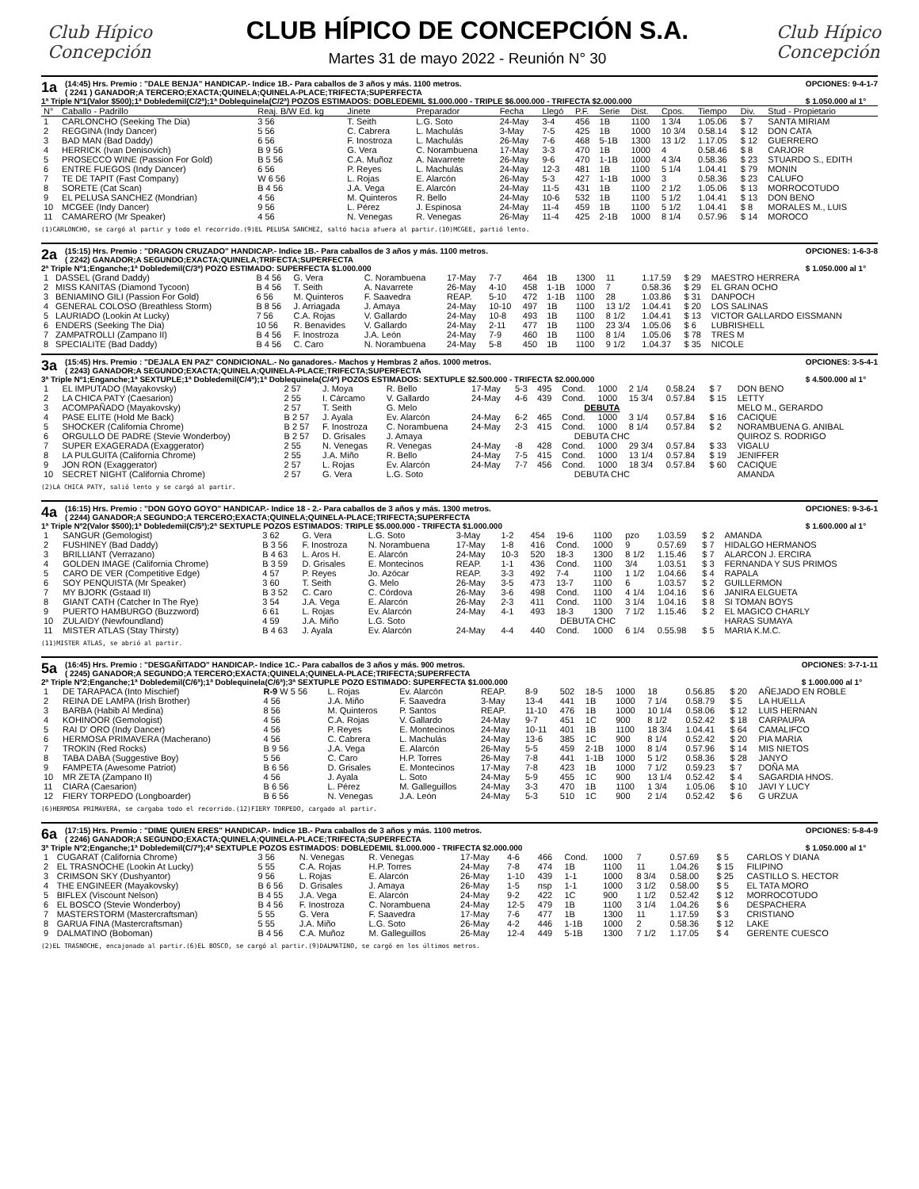Club Hípico Concepción
CLUB HÍPICO DE CONCEPCIÓN S.A.
Martes 31 de mayo 2022 - Reunión N° 30
Club Hípico Concepción
1a (14:45) Hrs. Premio : "DALE BENJA" HANDICAP.- Indice 1B.- Para caballos de 3 años y más. 1100 metros.
( 2241 ) GANADOR;A TERCERO;EXACTA;QUINELA;QUINELA-PLACE;TRIFECTA;SUPERFECTA
1ª Triple Nº1(Valor $500);1ª Dobledemil(C/2ª);1ª Doblequinela(C/2ª) POZOS ESTIMADOS: DOBLEDEMIL $1.000.000 - TRIPLE $6.000.000 - TRIFECTA $2.000.000 OPCIONES: 9-4-1-7
$ 1.050.000 al 1°
| N° | Caballo - Padrillo | Reaj. B/W Ed. kg | Jinete | Preparador | Fecha | Llegó | P.F. | Serie | Dist. | Cpos. | Tiempo | Div. | Stud - Propietario |
| --- | --- | --- | --- | --- | --- | --- | --- | --- | --- | --- | --- | --- | --- |
| 1 | CARLONCHO (Seeking The Dia) | 3 56 | T. Seith | L.G. Soto | 24-May | 3-4 | 456 | 1B | 1100 | 1 3/4 | 1.05.06 | $ 7 | SANTA MIRIAM |
| 2 | REGGINA (Indy Dancer) | 5 56 | C. Cabrera | L. Machulás | 3-May | 7-5 | 425 | 1B | 1000 | 10 3/4 | 0.58.14 | $ 12 | DON CATA |
| 3 | BAD MAN (Bad Daddy) | 6 56 | F. Inostroza | L. Machulás | 26-May | 7-6 | 468 | 5-1B | 1300 | 13 1/2 | 1.17.05 | $ 12 | GUERRERO |
| 4 | HERRICK (Ivan Denisovich) | B 9 56 | G. Vera | C. Norambuena | 17-May | 3-3 | 470 | 1B | 1000 | 4 | 0.58.46 | $ 8 | CARJOR |
| 5 | PROSECCO WINE (Passion For Gold) | B 5 56 | C.A. Muñoz | A. Navarrete | 26-May | 9-6 | 470 | 1-1B | 1000 | 4 3/4 | 0.58.36 | $ 23 | STUARDO S., EDITH |
| 6 | ENTRE FUEGOS (Indy Dancer) | 6 56 | P. Reyes | L. Machulás | 24-May | 12-3 | 481 | 1B | 1100 | 5 1/4 | 1.04.41 | $ 79 | MONIN |
| 7 | TE DE TAPIT (Fast Company) | W 6 56 | L. Rojas | E. Alarcón | 26-May | 5-3 | 427 | 1-1B | 1000 | 3 | 0.58.36 | $ 23 | CALUFO |
| 8 | SORETE (Cat Scan) | B 4 56 | J.A. Vega | E. Alarcón | 24-May | 11-5 | 431 | 1B | 1100 | 2 1/2 | 1.05.06 | $ 13 | MORROCOTUDO |
| 9 | EL PELUSA SANCHEZ (Mondrian) | 4 56 | M. Quinteros | R. Bello | 24-May | 10-6 | 532 | 1B | 1100 | 5 1/2 | 1.04.41 | $ 13 | DON BENO |
| 10 | MCGEE (Indy Dancer) | 9 56 | L. Pérez | J. Espinosa | 24-May | 11-4 | 459 | 1B | 1100 | 5 1/2 | 1.04.41 | $ 8 | MORALES M., LUIS |
| 11 | CAMARERO (Mr Speaker) | 4 56 | N. Venegas | R. Venegas | 26-May | 11-4 | 425 | 2-1B | 1000 | 8 1/4 | 0.57.96 | $ 14 | MOROCO |
(1)CARLONCHO, se cargó al partir y todo el recorrido.(9)EL PELUSA SANCHEZ, saltó hacia afuera al partir.(10)MCGEE, partió lento.
2a (15:15) Hrs. Premio : "DRAGON CRUZADO" HANDICAP.- Indice 1B.- Para caballos de 3 años y más. 1100 metros.
( 2242) GANADOR;A SEGUNDO;EXACTA;QUINELA;TRIFECTA;SUPERFECTA
2ª Triple Nº1;Enganche;1ª Dobledemil(C/3ª) POZO ESTIMADO: SUPERFECTA $1.000.000 OPCIONES: 1-6-3-8
$ 1.050.000 al 1°
| 1 | DASSEL (Grand Daddy) | B 4 56 | G. Vera | C. Norambuena | 17-May | 7-7 | 464 | 1B | 1300 | 11 | 1.17.59 | $ 29 | MAESTRO HERRERA |
| 2 | MISS KANITAS (Diamond Tycoon) | B 4 56 | T. Seith | A. Navarrete | 26-May | 4-10 | 458 | 1-1B | 1000 | 7 | 0.58.36 | $ 29 | EL GRAN OCHO |
| 3 | BENIAMINO GILI (Passion For Gold) | 6 56 | M. Quinteros | F. Saavedra | REAP. | 5-10 | 472 | 1-1B | 1100 | 28 | 1.03.86 | $ 31 | DANPOCH |
| 4 | GENERAL COLOSO (Breathless Storm) | B 8 56 | J. Arriagada | J. Amaya | 24-May | 10-10 | 497 | 1B | 1100 | 13 1/2 | 1.04.41 | $ 20 | LOS SALINAS |
| 5 | LAURIADO (Lookin At Lucky) | 7 56 | C.A. Rojas | V. Gallardo | 24-May | 10-8 | 493 | 1B | 1100 | 8 1/2 | 1.04.41 | $ 13 | VICTOR GALLARDO EISSMANN |
| 6 | ENDERS (Seeking The Dia) | 10 56 | R. Benavides | V. Gallardo | 24-May | 2-11 | 477 | 1B | 1100 | 23 3/4 | 1.05.06 | $ 6 | LUBRISHELL |
| 7 | ZAMPATROLLI (Zampano II) | B 4 56 | F. Inostroza | J.A. León | 24-May | 7-9 | 460 | 1B | 1100 | 8 1/4 | 1.05.06 | $ 78 | TRES M |
| 8 | SPECIALITE (Bad Daddy) | B 4 56 | C. Caro | N. Norambuena | 24-May | 5-8 | 450 | 1B | 1100 | 9 1/2 | 1.04.37 | $ 35 | NICOLE |
3a (15:45) Hrs. Premio : "DEJALA EN PAZ" CONDICIONAL.- No ganadores.- Machos y Hembras 2 años. 1000 metros.
( 2243) GANADOR;A SEGUNDO;EXACTA;QUINELA;QUINELA-PLACE;TRIFECTA;SUPERFECTA
3ª Triple Nº1;Enganche;1ª SEXTUPLE;1ª Dobledemil(C/4ª);1ª Doblequinela(C/4ª) POZOS ESTIMADOS: SEXTUPLE $2.500.000 - TRIFECTA $2.000.000 OPCIONES: 3-5-4-1
$ 4.500.000 al 1°
| 1 | EL IMPUTADO (Mayakovsky) | 2 57 | J. Moya | R. Bello | 17-May | 5-3 | 495 | Cond. | 1000 | 2 1/4 | 0.58.24 | $ 7 | DON BENO |
| 2 | LA CHICA PATY (Caesarion) | 2 55 | I. Cárcamo | V. Gallardo | 24-May | 4-6 | 439 | Cond. | 1000 | 15 3/4 | 0.57.84 | $ 15 | LETTY |
| 3 | ACOMPAÑADO (Mayakovsky) | 2 57 | T. Seith | G. Melo | DEBUTA | | | | | | | | MELO M., GERARDO |
| 4 | PASE ELITE (Hold Me Back) | B 2 57 | J. Ayala | Ev. Alarcón | 24-May | 6-2 | 465 | Cond. | 1000 | 3 1/4 | 0.57.84 | $ 16 | CACIQUE |
| 5 | SHOCKER (California Chrome) | B 2 57 | F. Inostroza | C. Norambuena | 24-May | 2-3 | 415 | Cond. | 1000 | 8 1/4 | 0.57.84 | $ 2 | NORAMBUENA G. ANIBAL |
| 6 | ORGULLO DE PADRE (Stevie Wonderboy) | B 2 57 | D. Grisales | J. Amaya | DEBUTA CHC | | | | | | | | QUIROZ S. RODRIGO |
| 7 | SUPER EXAGERADA (Exaggerator) | 2 55 | N. Venegas | R. Venegas | 24-May | -8 | 428 | Cond. | 1000 | 29 3/4 | 0.57.84 | $ 33 | VIGALU |
| 8 | LA PULGUITA (California Chrome) | 2 55 | J.A. Miño | R. Bello | 24-May | 7-5 | 415 | Cond. | 1000 | 13 1/4 | 0.57.84 | $ 19 | JENIFFER |
| 9 | JON RON (Exaggerator) | 2 57 | L. Rojas | Ev. Alarcón | 24-May | 7-7 | 456 | Cond. | 1000 | 18 3/4 | 0.57.84 | $ 60 | CACIQUE |
| 10 | SECRET NIGHT (California Chrome) | 2 57 | G. Vera | L.G. Soto | DEBUTA CHC | | | | | | | | AMANDA |
(2)LA CHICA PATY, salió lento y se cargó al partir.
4a (16:15) Hrs. Premio : "DON GOYO GOYO" HANDICAP.- Indice 18 - 2.- Para caballos de 3 años y más. 1300 metros.
( 2244) GANADOR;A SEGUNDO;A TERCERO;EXACTA;QUINELA;QUINELA-PLACE;TRIFECTA;SUPERFECTA
1ª Triple Nº2(Valor $500);1ª Dobledemil(C/5ª);2ª SEXTUPLE POZOS ESTIMADOS: TRIPLE $5.000.000 - TRIFECTA $1.000.000 OPCIONES: 9-3-6-1
$ 1.600.000 al 1°
| 1 | SANGUR (Gemologist) | 3 62 | G. Vera | L.G. Soto | 3-May | 1-2 | 454 | 19-6 | 1100 | pzo | 1.03.59 | $ 2 | AMANDA |
| 2 | FUSHINEY (Bad Daddy) | B 3 56 | F. Inostroza | N. Norambuena | 17-May | 1-8 | 416 | Cond. | 1000 | 9 | 0.57.69 | $ 7 | HIDALGO HERMANOS |
| 3 | BRILLIANT (Verrazano) | B 4 63 | L. Aros H. | E. Alarcón | 24-May | 10-3 | 520 | 18-3 | 1300 | 8 1/2 | 1.15.46 | $ 7 | ALARCON J. ERCIRA |
| 4 | GOLDEN IMAGE (California Chrome) | B 3 59 | D. Grisales | E. Montecinos | REAP. | 1-1 | 436 | Cond. | 1100 | 3/4 | 1.03.51 | $ 3 | FERNANDA Y SUS PRIMOS |
| 5 | CARO DE VER (Competitive Edge) | 4 57 | P. Reyes | Jo. Azócar | REAP. | 3-3 | 492 | 7-4 | 1100 | 1 1/2 | 1.04.66 | $ 4 | RAPALA |
| 6 | SOY PENQUISTA (Mr Speaker) | 3 60 | T. Seith | G. Melo | 26-May | 3-5 | 473 | 13-7 | 1100 | 6 | 1.03.57 | $ 2 | GUILLERMON |
| 7 | MY BJORK (Gstaad II) | B 3 52 | C. Caro | C. Córdova | 26-May | 3-6 | 498 | Cond. | 1100 | 4 1/4 | 1.04.16 | $ 6 | JANIRA ELGUETA |
| 8 | GIANT CATH (Catcher In The Rye) | 3 54 | J.A. Vega | E. Alarcón | 26-May | 2-3 | 411 | Cond. | 1100 | 3 1/4 | 1.04.16 | $ 8 | SI TOMAN BOYS |
| 9 | PUERTO HAMBURGO (Buzzword) | 6 61 | L. Rojas | Ev. Alarcón | 24-May | 4-1 | 493 | 18-3 | 1300 | 7 1/2 | 1.15.46 | $ 2 | EL MAGICO CHARLY |
| 10 | ZULAIDY (Newfoundland) | 4 59 | J.A. Miño | L.G. Soto | DEBUTA CHC | | | | | | | | HARAS SUMAYA |
| 11 | MISTER ATLAS (Stay Thirsty) | B 4 63 | J. Ayala | Ev. Alarcón | 24-May | 4-4 | 440 | Cond. | 1000 | 6 1/4 | 0.55.98 | $ 5 | MARIA K.M.C. |
(11)MISTER ATLAS, se abrió al partir.
5a (16:45) Hrs. Premio : "DESGAÑITADO" HANDICAP.- Indice 1C.- Para caballos de 3 años y más. 900 metros.
( 2245) GANADOR;A SEGUNDO;A TERCERO;EXACTA;QUINELA;QUINELA-PLACE;TRIFECTA;SUPERFECTA
2ª Triple Nº2;Enganche;1ª Dobledemil(C/6ª);1ª Doblequinela(C/6ª);3ª SEXTUPLE POZO ESTIMADO: SUPERFECTA $1.000.000 OPCIONES: 3-7-1-11
$ 1.000.000 al 1°
| 1 | DE TARAPACA (Into Mischief) | R-9 W 5 56 | L. Rojas | Ev. Alarcón | REAP. | 8-9 | 502 | 18-5 | 1000 | 18 | 0.56.85 | $ 20 | AÑEJADO EN ROBLE |
| 2 | REINA DE LAMPA (Irish Brother) | 4 56 | J.A. Miño | F. Saavedra | 3-May | 13-4 | 441 | 1B | 1000 | 7 1/4 | 0.58.79 | $ 5 | LA HUELLA |
| 3 | BARBA (Habib Al Medina) | 8 56 | M. Quinteros | P. Santos | REAP. | 11-10 | 476 | 1B | 1000 | 10 1/4 | 0.58.06 | $ 12 | LUIS HERNAN |
| 4 | KOHINOOR (Gemologist) | 4 56 | C.A. Rojas | V. Gallardo | 24-May | 9-7 | 451 | 1C | 900 | 8 1/2 | 0.52.42 | $ 18 | CARPAUPA |
| 5 | RAI D' ORO (Indy Dancer) | 4 56 | P. Reyes | E. Montecinos | 24-May | 10-11 | 401 | 1B | 1100 | 18 3/4 | 1.04.41 | $ 64 | CAMALIFCO |
| 6 | HERMOSA PRIMAVERA (Macherano) | 4 56 | C. Cabrera | L. Machulás | 24-May | 13-6 | 385 | 1C | 900 | 8 1/4 | 0.52.42 | $ 20 | PIA MARIA |
| 7 | TROKIN (Red Rocks) | B 9 56 | J.A. Vega | E. Alarcón | 26-May | 5-5 | 459 | 2-1B | 1000 | 8 1/4 | 0.57.96 | $ 14 | MIS NIETOS |
| 8 | TABA DABA (Suggestive Boy) | 5 56 | C. Caro | H.P. Torres | 26-May | 7-8 | 441 | 1-1B | 1000 | 5 1/2 | 0.58.36 | $ 28 | JANYO |
| 9 | FAMPETA (Awesome Patriot) | B 6 56 | D. Grisales | E. Montecinos | 17-May | 7-8 | 423 | 1B | 1000 | 7 1/2 | 0.59.23 | $ 7 | DOÑA MA |
| 10 | MR ZETA (Zampano II) | 4 56 | J. Ayala | L. Soto | 24-May | 5-9 | 455 | 1C | 900 | 13 1/4 | 0.52.42 | $ 4 | SAGARDIA HNOS. |
| 11 | CIARA (Caesarion) | B 6 56 | L. Pérez | M. Galleguillos | 24-May | 3-3 | 470 | 1B | 1100 | 1 3/4 | 1.05.06 | $ 10 | JAVI Y LUCY |
| 12 | FIERY TORPEDO (Longboarder) | B 6 56 | N. Venegas | J.A. León | 24-May | 5-3 | 510 | 1C | 900 | 2 1/4 | 0.52.42 | $ 6 | G URZUA |
(6)HERMOSA PRIMAVERA, se cargaba todo el recorrido.(12)FIERY TORPEDO, cargado al partir.
6a (17:15) Hrs. Premio : "DIME QUIEN ERES" HANDICAP.- Indice 1B.- Para caballos de 3 años y más. 1100 metros.
( 2246) GANADOR;A SEGUNDO;EXACTA;QUINELA;QUINELA-PLACE;TRIFECTA;SUPERFECTA
3ª Triple Nº2;Enganche;1ª Dobledemil(C/7ª);4ª SEXTUPLE POZOS ESTIMADOS: DOBLEDEMIL $1.000.000 - TRIFECTA $2.000.000 OPCIONES: 5-8-4-9
$ 1.050.000 al 1°
| 1 | CUGARAT (California Chrome) | 3 56 | N. Venegas | R. Venegas | 17-May | 4-6 | 466 | Cond. | 1000 | 7 | 0.57.69 | $ 5 | CARLOS Y DIANA |
| 2 | EL TRASNOCHE (Lookin At Lucky) | 5 55 | C.A. Rojas | H.P. Torres | 24-May | 7-8 | 474 | 1B | 1100 | 11 | 1.04.26 | $ 15 | FILIPINO |
| 3 | CRIMSON SKY (Dushyantor) | 9 56 | L. Rojas | E. Alarcón | 26-May | 1-10 | 439 | 1-1 | 1000 | 8 3/4 | 0.58.00 | $ 25 | CASTILLO S. HECTOR |
| 4 | THE ENGINEER (Mayakovsky) | B 6 56 | D. Grisales | J. Amaya | 26-May | 1-5 | nsp | 1-1 | 1000 | 3 1/2 | 0.58.00 | $ 5 | EL TATA MORO |
| 5 | BIFLEX (Viscount Nelson) | B 4 55 | J.A. Vega | E. Alarcón | 24-May | 9-2 | 422 | 1C | 900 | 1 1/2 | 0.52.42 | $ 12 | MORROCOTUDO |
| 6 | EL BOSCO (Stevie Wonderboy) | B 4 56 | F. Inostroza | C. Norambuena | 24-May | 12-5 | 479 | 1B | 1100 | 3 1/4 | 1.04.26 | $ 6 | DESPACHERA |
| 7 | MASTERSTORM (Mastercraftsman) | 5 55 | G. Vera | F. Saavedra | 17-May | 7-6 | 477 | 1B | 1300 | 11 | 1.17.59 | $ 3 | CRISTIANO |
| 8 | GARUA FINA (Mastercraftsman) | 5 55 | J.A. Miño | L.G. Soto | 26-May | 4-2 | 446 | 1-1B | 1000 | 2 | 0.58.36 | $ 12 | LAKE |
| 9 | DALMATINO (Boboman) | B 4 56 | C.A. Muñoz | M. Galleguillos | 26-May | 12-4 | 449 | 5-1B | 1300 | 7 1/2 | 1.17.05 | $ 4 | GERENTE CUESCO |
(2)EL TRASNOCHE, encajonado al partir.(6)EL BOSCO, se cargó al partir.(9)DALMATINO, se cargó en los últimos metros.